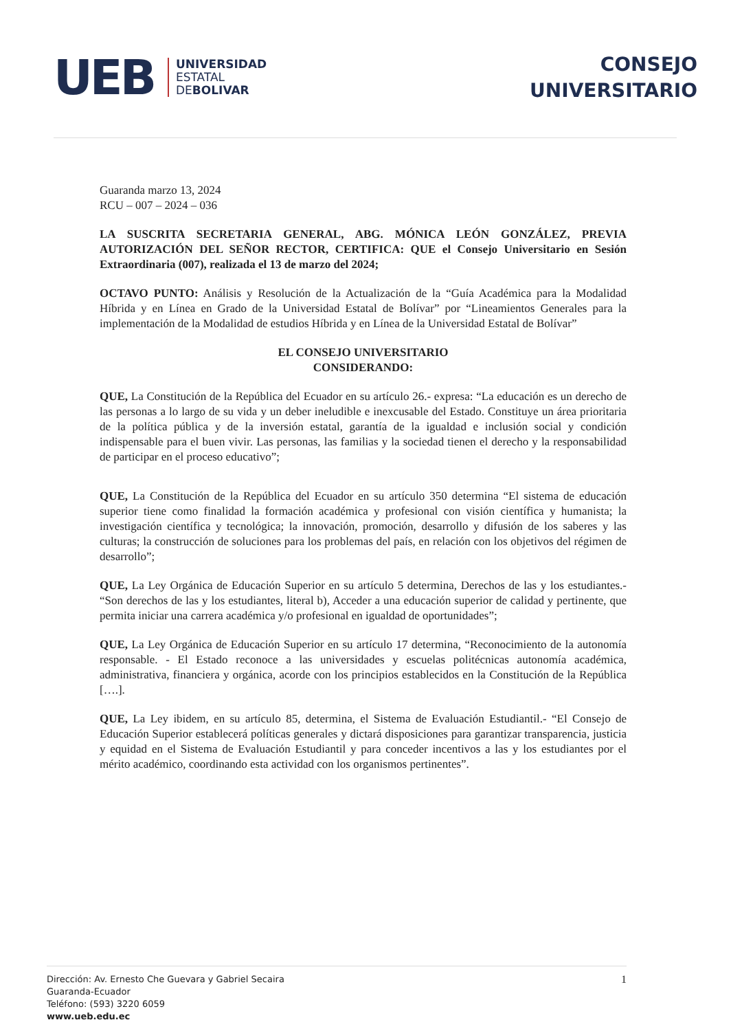UEB
UNIVERSIDAD
ESTATAL
DEBOLIVAR
CONSEJO
UNIVERSITARIO
Guaranda marzo 13, 2024
RCU – 007 – 2024 – 036
LA SUSCRITA SECRETARIA GENERAL, ABG. MÓNICA LEÓN GONZÁLEZ, PREVIA AUTORIZACIÓN DEL SEÑOR RECTOR, CERTIFICA: QUE el Consejo Universitario en Sesión Extraordinaria (007), realizada el 13 de marzo del 2024;
OCTAVO PUNTO: Análisis y Resolución de la Actualización de la “Guía Académica para la Modalidad Híbrida y en Línea en Grado de la Universidad Estatal de Bolívar” por “Lineamientos Generales para la implementación de la Modalidad de estudios Híbrida y en Línea de la Universidad Estatal de Bolívar”
EL CONSEJO UNIVERSITARIO
CONSIDERANDO:
QUE, La Constitución de la República del Ecuador en su artículo 26.- expresa: “La educación es un derecho de las personas a lo largo de su vida y un deber ineludible e inexcusable del Estado. Constituye un área prioritaria de la política pública y de la inversión estatal, garantía de la igualdad e inclusión social y condición indispensable para el buen vivir. Las personas, las familias y la sociedad tienen el derecho y la responsabilidad de participar en el proceso educativo”;
QUE, La Constitución de la República del Ecuador en su artículo 350 determina “El sistema de educación superior tiene como finalidad la formación académica y profesional con visión científica y humanista; la investigación científica y tecnológica; la innovación, promoción, desarrollo y difusión de los saberes y las culturas; la construcción de soluciones para los problemas del país, en relación con los objetivos del régimen de desarrollo”;
QUE, La Ley Orgánica de Educación Superior en su artículo 5 determina, Derechos de las y los estudiantes.- “Son derechos de las y los estudiantes, literal b), Acceder a una educación superior de calidad y pertinente, que permita iniciar una carrera académica y/o profesional en igualdad de oportunidades”;
QUE, La Ley Orgánica de Educación Superior en su artículo 17 determina, “Reconocimiento de la autonomía responsable. - El Estado reconoce a las universidades y escuelas politécnicas autonomía académica, administrativa, financiera y orgánica, acorde con los principios establecidos en la Constitución de la República [….].
QUE, La Ley ibidem, en su artículo 85, determina, el Sistema de Evaluación Estudiantil.- “El Consejo de Educación Superior establecerá políticas generales y dictará disposiciones para garantizar transparencia, justicia y equidad en el Sistema de Evaluación Estudiantil y para conceder incentivos a las y los estudiantes por el mérito académico, coordinando esta actividad con los organismos pertinentes”.
Dirección: Av. Ernesto Che Guevara y Gabriel Secaira
Guaranda-Ecuador
Teléfono: (593) 3220 6059
www.ueb.edu.ec
1